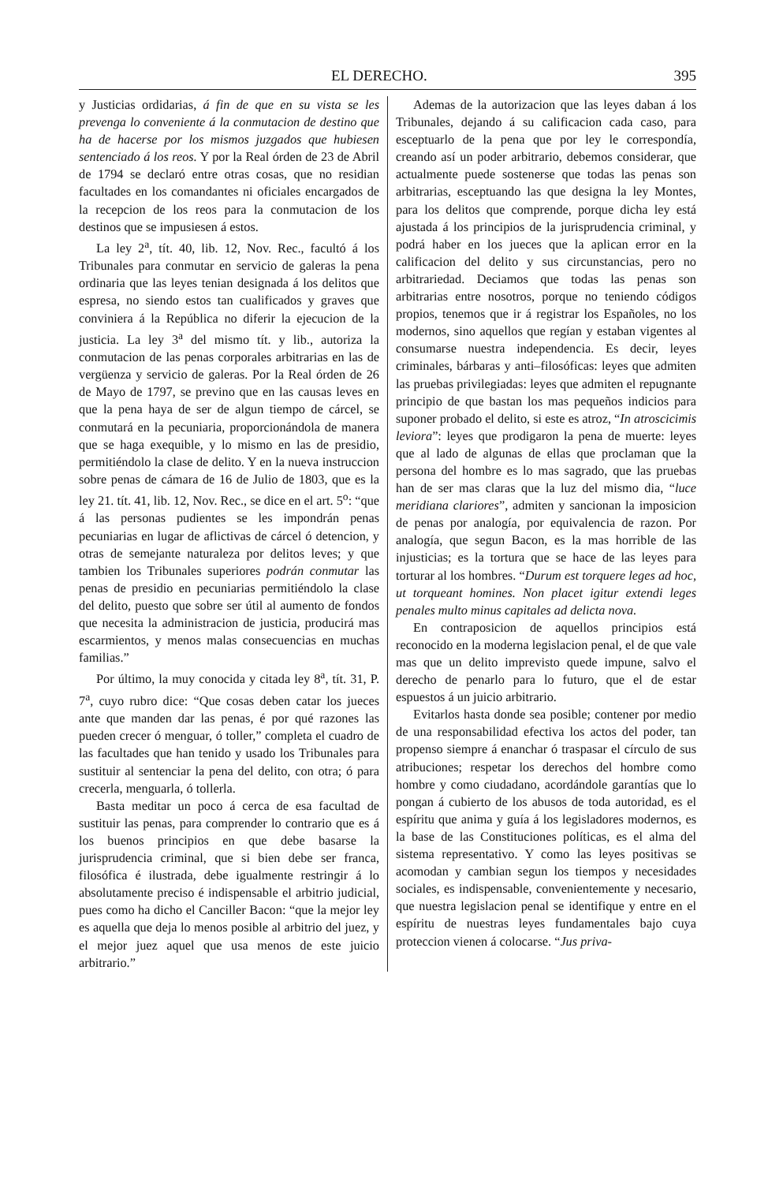EL DERECHO. 395
y Justicias ordidarias, á fin de que en su vista se les prevenga lo conveniente á la conmutacion de destino que ha de hacerse por los mismos juzgados que hubiesen sentenciado á los reos. Y por la Real órden de 23 de Abril de 1794 se declaró entre otras cosas, que no residian facultades en los comandantes ni oficiales encargados de la recepcion de los reos para la conmutacion de los destinos que se impusiesen á estos.
La ley 2<sup>a</sup>, tít. 40, lib. 12, Nov. Rec., facultó á los Tribunales para conmutar en servicio de galeras la pena ordinaria que las leyes tenian designada á los delitos que espresa, no siendo estos tan cualificados y graves que conviniera á la República no diferir la ejecucion de la justicia. La ley 3<sup>a</sup> del mismo tít. y lib., autoriza la conmutacion de las penas corporales arbitrarias en las de vergüenza y servicio de galeras. Por la Real órden de 26 de Mayo de 1797, se previno que en las causas leves en que la pena haya de ser de algun tiempo de cárcel, se conmutará en la pecuniaria, proporcionándola de manera que se haga exequible, y lo mismo en las de presidio, permitiéndolo la clase de delito. Y en la nueva instruccion sobre penas de cámara de 16 de Julio de 1803, que es la ley 21. tít. 41, lib. 12, Nov. Rec., se dice en el art. 5<sup>o</sup>: “que á las personas pudientes se les impondrán penas pecuniarias en lugar de aflictivas de cárcel ó detencion, y otras de semejante naturaleza por delitos leves; y que tambien los Tribunales superiores podrán conmutar las penas de presidio en pecuniarias permitiéndolo la clase del delito, puesto que sobre ser útil al aumento de fondos que necesita la administracion de justicia, producirá mas escarmientos, y menos malas consecuencias en muchas familias.”
Por último, la muy conocida y citada ley 8<sup>a</sup>, tít. 31, P. 7<sup>a</sup>, cuyo rubro dice: “Que cosas deben catar los jueces ante que manden dar las penas, é por qué razones las pueden crecer ó menguar, ó toller,” completa el cuadro de las facultades que han tenido y usado los Tribunales para sustituir al sentenciar la pena del delito, con otra; ó para crecerla, menguarla, ó tollerla.
Basta meditar un poco á cerca de esa facultad de sustituir las penas, para comprender lo contrario que es á los buenos principios en que debe basarse la jurisprudencia criminal, que si bien debe ser franca, filosófica é ilustrada, debe igualmente restringir á lo absolutamente preciso é indispensable el arbitrio judicial, pues como ha dicho el Canciller Bacon: “que la mejor ley es aquella que deja lo menos posible al arbitrio del juez, y el mejor juez aquel que usa menos de este juicio arbitrario.”
Ademas de la autorizacion que las leyes daban á los Tribunales, dejando á su calificacion cada caso, para esceptuarlo de la pena que por ley le correspondía, creando así un poder arbitrario, debemos considerar, que actualmente puede sostenerse que todas las penas son arbitrarias, esceptuando las que designa la ley Montes, para los delitos que comprende, porque dicha ley está ajustada á los principios de la jurisprudencia criminal, y podrá haber en los jueces que la aplican error en la calificacion del delito y sus circunstancias, pero no arbitrariedad. Deciamos que todas las penas son arbitrarias entre nosotros, porque no teniendo códigos propios, tenemos que ir á registrar los Españoles, no los modernos, sino aquellos que regían y estaban vigentes al consumarse nuestra independencia. Es decir, leyes criminales, bárbaras y anti–filosóficas: leyes que admiten las pruebas privilegiadas: leyes que admiten el repugnante principio de que bastan los mas pequeños indicios para suponer probado el delito, si este es atroz, “In atroscicimis leviora”: leyes que prodigaron la pena de muerte: leyes que al lado de algunas de ellas que proclaman que la persona del hombre es lo mas sagrado, que las pruebas han de ser mas claras que la luz del mismo dia, “luce meridiana clariores”, admiten y sancionan la imposicion de penas por analogía, por equivalencia de razon. Por analogía, que segun Bacon, es la mas horrible de las injusticias; es la tortura que se hace de las leyes para torturar al los hombres. “Durum est torquere leges ad hoc, ut torqueant homines. Non placet igitur extendi leges penales multo minus capitales ad delicta nova.
En contraposicion de aquellos principios está reconocido en la moderna legislacion penal, el de que vale mas que un delito imprevisto quede impune, salvo el derecho de penarlo para lo futuro, que el de estar espuestos á un juicio arbitrario.
Evitarlos hasta donde sea posible; contener por medio de una responsabilidad efectiva los actos del poder, tan propenso siempre á enanchar ó traspasar el círculo de sus atribuciones; respetar los derechos del hombre como hombre y como ciudadano, acordándole garantías que lo pongan á cubierto de los abusos de toda autoridad, es el espíritu que anima y guía á los legisladores modernos, es la base de las Constituciones políticas, es el alma del sistema representativo. Y como las leyes positivas se acomodan y cambian segun los tiempos y necesidades sociales, es indispensable, convenientemente y necesario, que nuestra legislacion penal se identifique y entre en el espíritu de nuestras leyes fundamentales bajo cuya proteccion vienen á colocarse. “Jus priva-